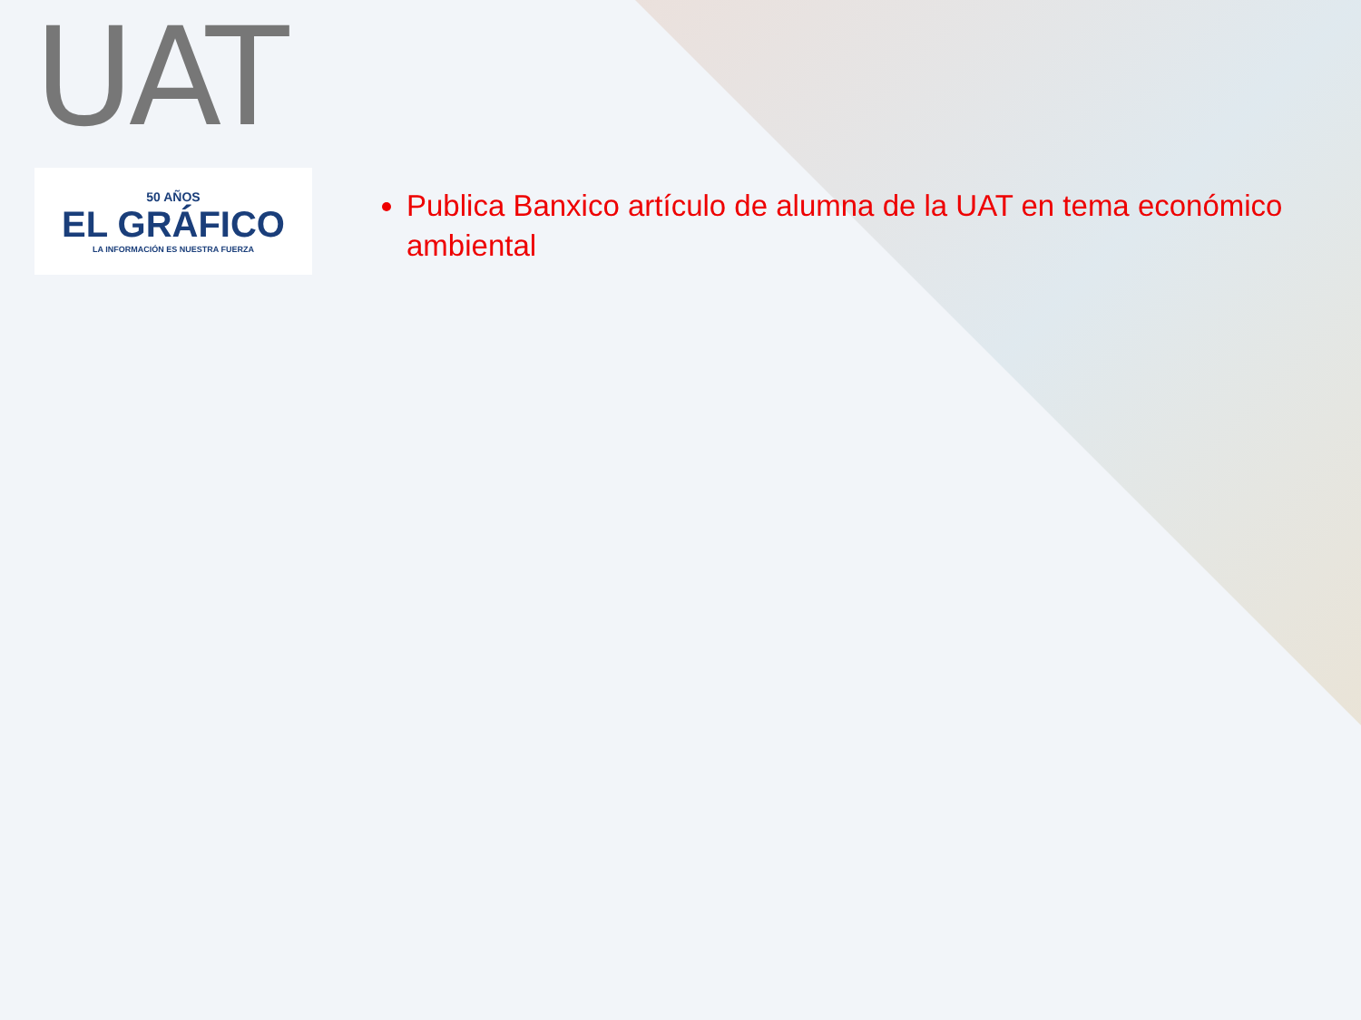UAT
50 AÑOS
EL GRÁFICO
LA INFORMACIÓN ES NUESTRA FUERZA
Publica Banxico artículo de alumna de la UAT en tema económico ambiental